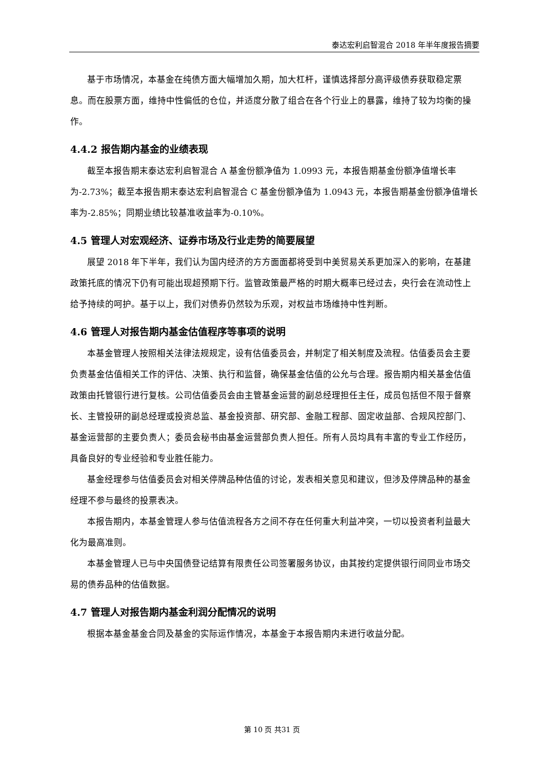泰达宏利启智混合 2018 年半年度报告摘要
基于市场情况，本基金在纯债方面大幅增加久期，加大杠杆，谨慎选择部分高评级债券获取稳定票息。而在股票方面，维持中性偏低的仓位，并适度分散了组合在各个行业上的暴露，维持了较为均衡的操作。
4.4.2 报告期内基金的业绩表现
截至本报告期末泰达宏利启智混合 A 基金份额净值为 1.0993 元，本报告期基金份额净值增长率为-2.73%；截至本报告期末泰达宏利启智混合 C 基金份额净值为 1.0943 元，本报告期基金份额净值增长率为-2.85%；同期业绩比较基准收益率为-0.10%。
4.5 管理人对宏观经济、证券市场及行业走势的简要展望
展望 2018 年下半年，我们认为国内经济的方方面面都将受到中美贸易关系更加深入的影响，在基建政策托底的情况下仍有可能出现超预期下行。监管政策最严格的时期大概率已经过去，央行会在流动性上给予持续的呵护。基于以上，我们对债券仍然较为乐观，对权益市场维持中性判断。
4.6 管理人对报告期内基金估值程序等事项的说明
本基金管理人按照相关法律法规规定，设有估值委员会，并制定了相关制度及流程。估值委员会主要负责基金估值相关工作的评估、决策、执行和监督，确保基金估值的公允与合理。报告期内相关基金估值政策由托管银行进行复核。公司估值委员会由主管基金运营的副总经理担任主任，成员包括但不限于督察长、主管投研的副总经理或投资总监、基金投资部、研究部、金融工程部、固定收益部、合规风控部门、基金运营部的主要负责人；委员会秘书由基金运营部负责人担任。所有人员均具有丰富的专业工作经历，具备良好的专业经验和专业胜任能力。
基金经理参与估值委员会对相关停牌品种估值的讨论，发表相关意见和建议，但涉及停牌品种的基金经理不参与最终的投票表决。
本报告期内，本基金管理人参与估值流程各方之间不存在任何重大利益冲突，一切以投资者利益最大化为最高准则。
本基金管理人已与中央国债登记结算有限责任公司签署服务协议，由其按约定提供银行间同业市场交易的债券品种的估值数据。
4.7 管理人对报告期内基金利润分配情况的说明
根据本基金基金合同及基金的实际运作情况，本基金于本报告期内未进行收益分配。
第 10 页 共31 页